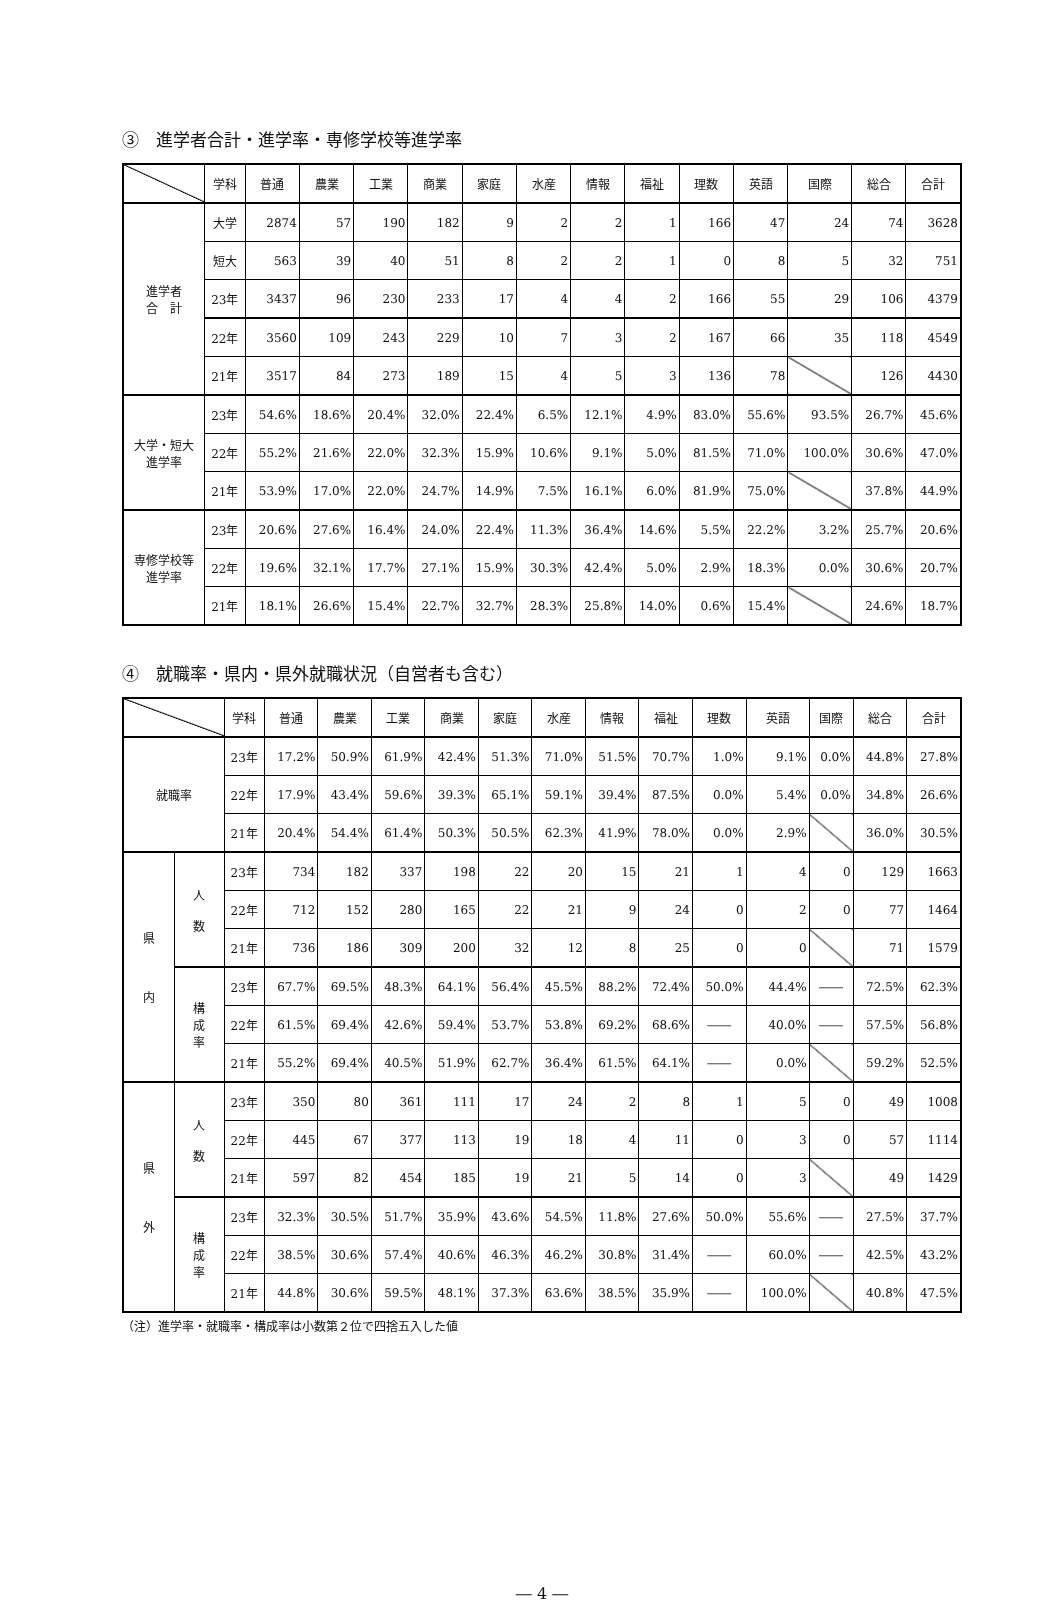③　進学者合計・進学率・専修学校等進学率
| | 学科 | 普通 | 農業 | 工業 | 商業 | 家庭 | 水産 | 情報 | 福祉 | 理数 | 英語 | 国際 | 総合 | 合計 |
| --- | --- | --- | --- | --- | --- | --- | --- | --- | --- | --- | --- | --- | --- | --- |
| 進学者 合 計 | 大学 | 2874 | 57 | 190 | 182 | 9 | 2 | 2 | 1 | 166 | 47 | 24 | 74 | 3628 |
| | 短大 | 563 | 39 | 40 | 51 | 8 | 2 | 2 | 1 | 0 | 8 | 5 | 32 | 751 |
| | 23年 | 3437 | 96 | 230 | 233 | 17 | 4 | 4 | 2 | 166 | 55 | 29 | 106 | 4379 |
| | 22年 | 3560 | 109 | 243 | 229 | 10 | 7 | 3 | 2 | 167 | 66 | 35 | 118 | 4549 |
| | 21年 | 3517 | 84 | 273 | 189 | 15 | 4 | 5 | 3 | 136 | 78 | | 126 | 4430 |
| 大学・短大 進学率 | 23年 | 54.6% | 18.6% | 20.4% | 32.0% | 22.4% | 6.5% | 12.1% | 4.9% | 83.0% | 55.6% | 93.5% | 26.7% | 45.6% |
| | 22年 | 55.2% | 21.6% | 22.0% | 32.3% | 15.9% | 10.6% | 9.1% | 5.0% | 81.5% | 71.0% | 100.0% | 30.6% | 47.0% |
| | 21年 | 53.9% | 17.0% | 22.0% | 24.7% | 14.9% | 7.5% | 16.1% | 6.0% | 81.9% | 75.0% | | 37.8% | 44.9% |
| 専修学校等 進学率 | 23年 | 20.6% | 27.6% | 16.4% | 24.0% | 22.4% | 11.3% | 36.4% | 14.6% | 5.5% | 22.2% | 3.2% | 25.7% | 20.6% |
| | 22年 | 19.6% | 32.1% | 17.7% | 27.1% | 15.9% | 30.3% | 42.4% | 5.0% | 2.9% | 18.3% | 0.0% | 30.6% | 20.7% |
| | 21年 | 18.1% | 26.6% | 15.4% | 22.7% | 32.7% | 28.3% | 25.8% | 14.0% | 0.6% | 15.4% | | 24.6% | 18.7% |
④　就職率・県内・県外就職状況（自営者も含む）
| | | 学科 | 普通 | 農業 | 工業 | 商業 | 家庭 | 水産 | 情報 | 福祉 | 理数 | 英語 | 国際 | 総合 | 合計 |
| --- | --- | --- | --- | --- | --- | --- | --- | --- | --- | --- | --- | --- | --- | --- | --- |
| 就職率 | | 23年 | 17.2% | 50.9% | 61.9% | 42.4% | 51.3% | 71.0% | 51.5% | 70.7% | 1.0% | 9.1% | 0.0% | 44.8% | 27.8% |
| | | 22年 | 17.9% | 43.4% | 59.6% | 39.3% | 65.1% | 59.1% | 39.4% | 87.5% | 0.0% | 5.4% | 0.0% | 34.8% | 26.6% |
| | | 21年 | 20.4% | 54.4% | 61.4% | 50.3% | 50.5% | 62.3% | 41.9% | 78.0% | 0.0% | 2.9% | | 36.0% | 30.5% |
| 県 内 | 人 数 | 23年 | 734 | 182 | 337 | 198 | 22 | 20 | 15 | 21 | 1 | 4 | 0 | 129 | 1663 |
| | | 22年 | 712 | 152 | 280 | 165 | 22 | 21 | 9 | 24 | 0 | 2 | 0 | 77 | 1464 |
| | | 21年 | 736 | 186 | 309 | 200 | 32 | 12 | 8 | 25 | 0 | 0 | | 71 | 1579 |
| | 構 成 率 | 23年 | 67.7% | 69.5% | 48.3% | 64.1% | 56.4% | 45.5% | 88.2% | 72.4% | 50.0% | 44.4% | ―― | 72.5% | 62.3% |
| | | 22年 | 61.5% | 69.4% | 42.6% | 59.4% | 53.7% | 53.8% | 69.2% | 68.6% | ―― | 40.0% | ―― | 57.5% | 56.8% |
| | | 21年 | 55.2% | 69.4% | 40.5% | 51.9% | 62.7% | 36.4% | 61.5% | 64.1% | ―― | 0.0% | | 59.2% | 52.5% |
| 県 外 | 人 数 | 23年 | 350 | 80 | 361 | 111 | 17 | 24 | 2 | 8 | 1 | 5 | 0 | 49 | 1008 |
| | | 22年 | 445 | 67 | 377 | 113 | 19 | 18 | 4 | 11 | 0 | 3 | 0 | 57 | 1114 |
| | | 21年 | 597 | 82 | 454 | 185 | 19 | 21 | 5 | 14 | 0 | 3 | | 49 | 1429 |
| | 構 成 率 | 23年 | 32.3% | 30.5% | 51.7% | 35.9% | 43.6% | 54.5% | 11.8% | 27.6% | 50.0% | 55.6% | ―― | 27.5% | 37.7% |
| | | 22年 | 38.5% | 30.6% | 57.4% | 40.6% | 46.3% | 46.2% | 30.8% | 31.4% | ―― | 60.0% | ―― | 42.5% | 43.2% |
| | | 21年 | 44.8% | 30.6% | 59.5% | 48.1% | 37.3% | 63.6% | 38.5% | 35.9% | ―― | 100.0% | | 40.8% | 47.5% |
（注）進学率・就職率・構成率は小数第２位で四捨五入した値
― 4 ―